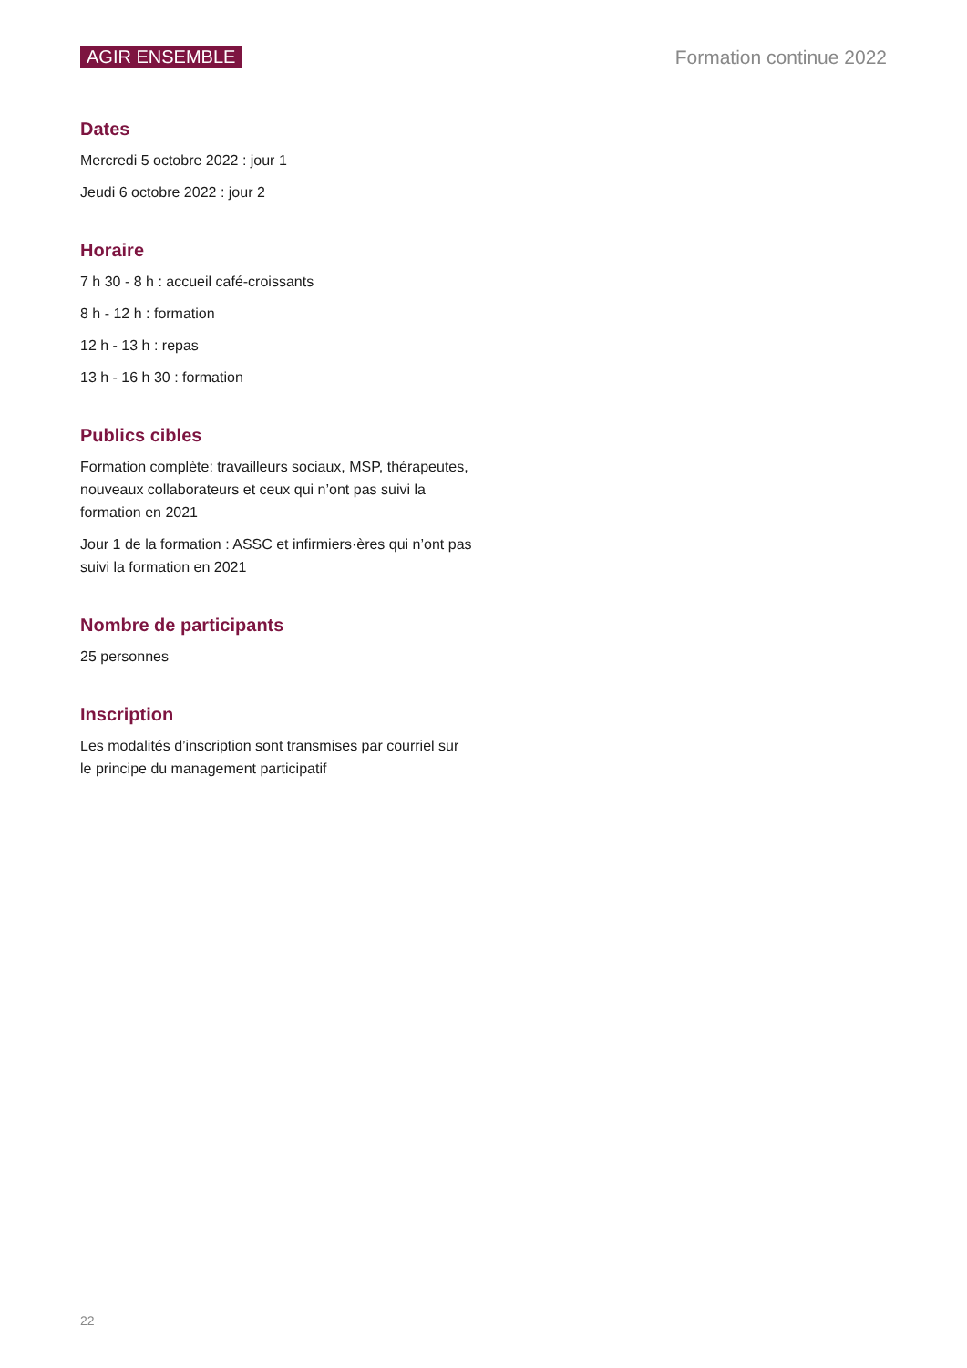AGIR ENSEMBLE Formation continue 2022
Dates
Mercredi 5 octobre 2022 : jour 1
Jeudi 6 octobre 2022 : jour 2
Horaire
7 h 30 - 8 h : accueil café-croissants
8 h - 12 h : formation
12 h - 13 h : repas
13 h - 16 h 30 : formation
Publics cibles
Formation complète: travailleurs sociaux, MSP, thérapeutes, nouveaux collaborateurs et ceux qui n’ont pas suivi la formation en 2021
Jour 1 de la formation : ASSC et infirmiers·ères qui n’ont pas suivi la formation en 2021
Nombre de participants
25 personnes
Inscription
Les modalités d’inscription sont transmises par courriel sur le principe du management participatif
22